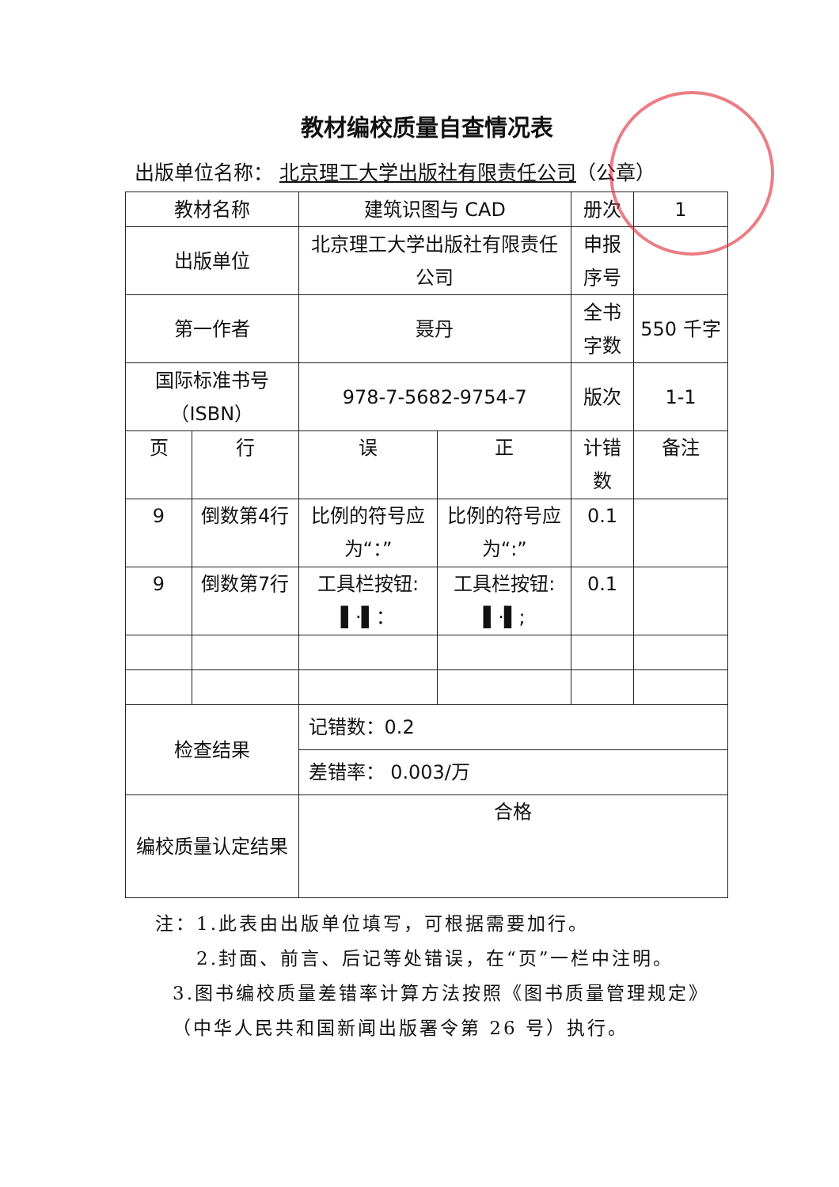教材编校质量自查情况表
出版单位名称： 北京理工大学出版社有限责任公司（公章）
| 教材名称 | | 建筑识图与 CAD | | 册次 | 1 |
| 出版单位 | | 北京理工大学出版社有限责任公司 | | 申报序号 | |
| 第一作者 | | 聂丹 | | 全书字数 | 550 千字 |
| 国际标准书号（ISBN） | | 978-7-5682-9754-7 | | 版次 | 1-1 |
| 页 | 行 | 误 | 正 | 计错数 | 备注 |
| 9 | 倒数第4行 | 比例的符号应为“：” | 比例的符号应为“:” | 0.1 | |
| 9 | 倒数第7行 | 工具栏按钮: ▌·▌： | 工具栏按钮: ▌·▌; | 0.1 | |
| 检查结果 | | 记错数：0.2 | | | |
| | | 差错率： 0.003/万 | | | |
| 编校质量认定结果 | | 合格 | | | |
注：1.此表由出版单位填写，可根据需要加行。
2.封面、前言、后记等处错误，在“页”一栏中注明。
3.图书编校质量差错率计算方法按照《图书质量管理规定》（中华人民共和国新闻出版署令第 26 号）执行。